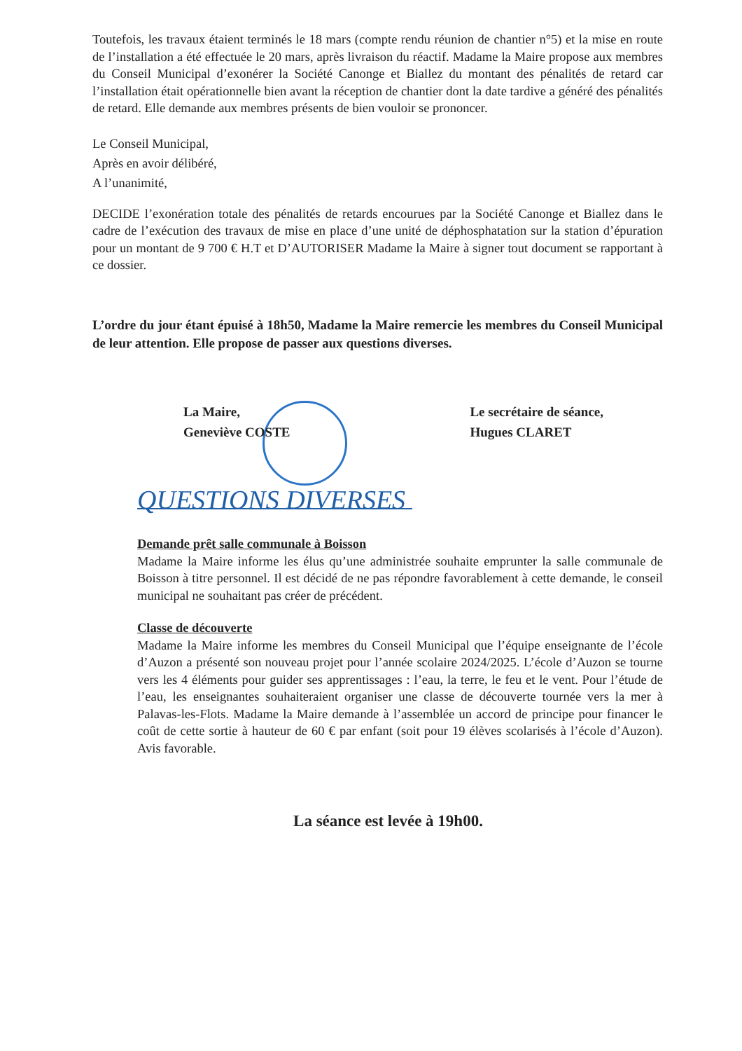Toutefois, les travaux étaient terminés le 18 mars (compte rendu réunion de chantier n°5) et la mise en route de l’installation a été effectuée le 20 mars, après livraison du réactif. Madame la Maire propose aux membres du Conseil Municipal d’exonérer la Société Canonge et Biallez du montant des pénalités de retard car l’installation était opérationnelle bien avant la réception de chantier dont la date tardive a généré des pénalités de retard. Elle demande aux membres présents de bien vouloir se prononcer.
Le Conseil Municipal,
Après en avoir délibéré,
A l’unanimité,
DECIDE l’exonération totale des pénalités de retards encourues par la Société Canonge et Biallez dans le cadre de l’exécution des travaux de mise en place d’une unité de déphosphatation sur la station d’épuration pour un montant de 9 700 € H.T et D’AUTORISER Madame la Maire à signer tout document se rapportant à ce dossier.
L’ordre du jour étant épuisé à 18h50, Madame la Maire remercie les membres du Conseil Municipal de leur attention. Elle propose de passer aux questions diverses.
La Maire,
Geneviève COSTE
Le secrétaire de séance,
Hugues CLARET
QUESTIONS DIVERSES
Demande prêt salle communale à Boisson
Madame la Maire informe les élus qu’une administrée souhaite emprunter la salle communale de Boisson à titre personnel. Il est décidé de ne pas répondre favorablement à cette demande, le conseil municipal ne souhaitant pas créer de précédent.
Classe de découverte
Madame la Maire informe les membres du Conseil Municipal que l’équipe enseignante de l’école d’Auzon a présenté son nouveau projet pour l’année scolaire 2024/2025. L’école d’Auzon se tourne vers les 4 éléments pour guider ses apprentissages : l’eau, la terre, le feu et le vent. Pour l’étude de l’eau, les enseignantes souhaiteraient organiser une classe de découverte tournée vers la mer à Palavas-les-Flots. Madame la Maire demande à l’assemblée un accord de principe pour financer le coût de cette sortie à hauteur de 60 € par enfant (soit pour 19 élèves scolarisés à l’école d’Auzon). Avis favorable.
La séance est levée à 19h00.